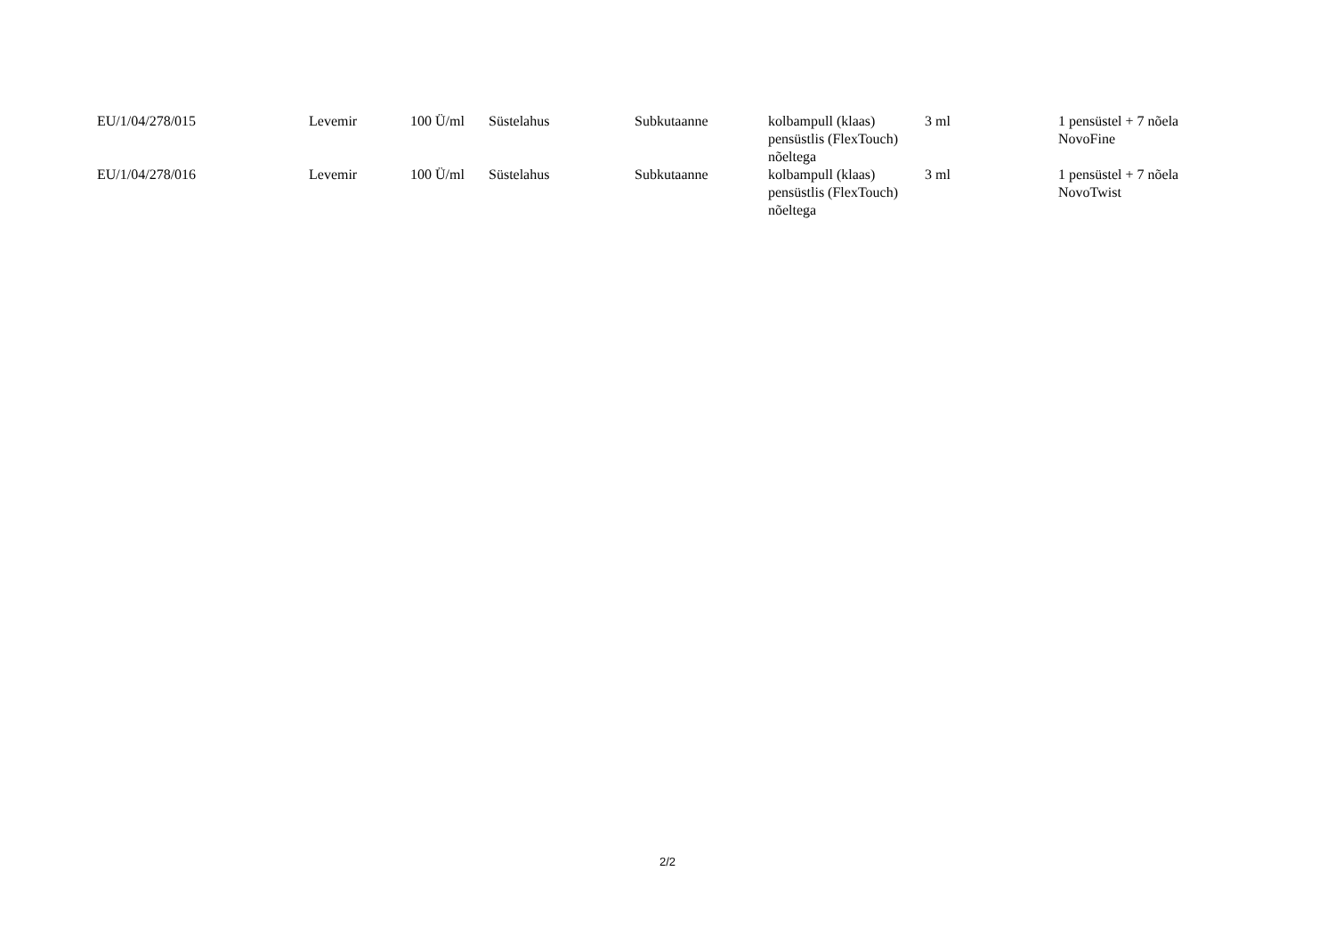| EU/1/04/278/015 | Levemir | 100 Ü/ml | Süstelahus | Subkutaanne | kolbampull (klaas) pensüstlis (FlexTouch) nõeltega | 3 ml | 1 pensüstel + 7 nõela NovoFine |
| EU/1/04/278/016 | Levemir | 100 Ü/ml | Süstelahus | Subkutaanne | kolbampull (klaas) pensüstlis (FlexTouch) nõeltega | 3 ml | 1 pensüstel + 7 nõela NovoTwist |
2/2